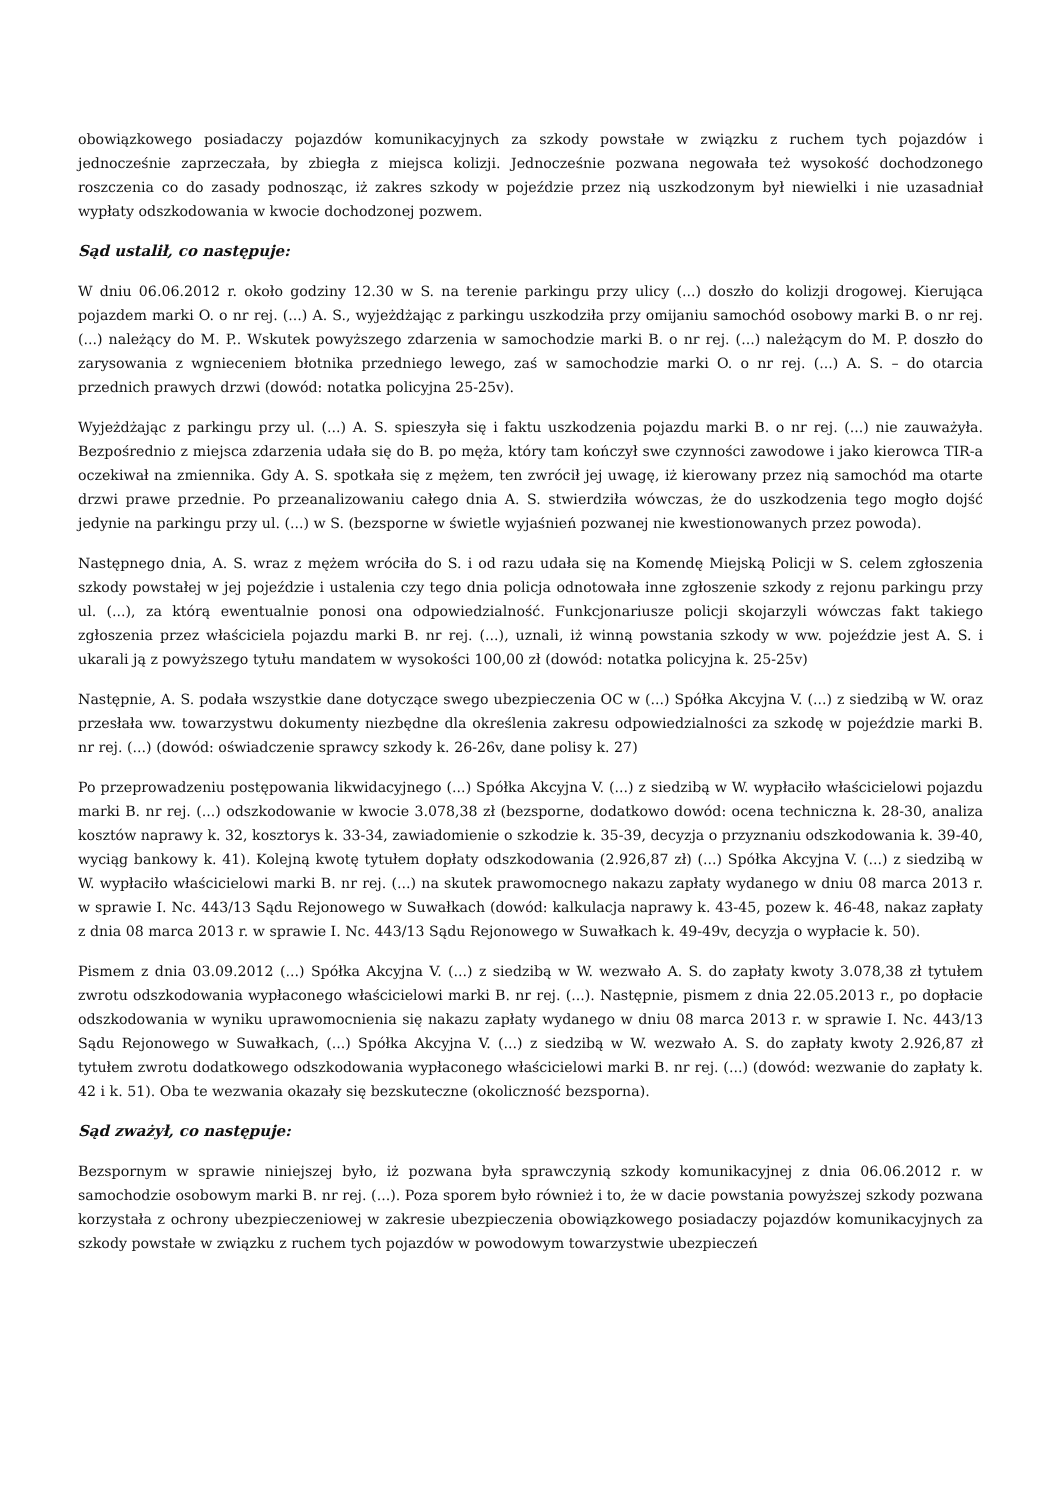obowiązkowego posiadaczy pojazdów komunikacyjnych za szkody powstałe w związku z ruchem tych pojazdów i jednocześnie zaprzeczała, by zbiegła z miejsca kolizji. Jednocześnie pozwana negowała też wysokość dochodzonego roszczenia co do zasady podnosząc, iż zakres szkody w pojeździe przez nią uszkodzonym był niewielki i nie uzasadniał wypłaty odszkodowania w kwocie dochodzonej pozwem.
Sąd ustalił, co następuje:
W dniu 06.06.2012 r. około godziny 12.30 w S. na terenie parkingu przy ulicy (...) doszło do kolizji drogowej. Kierująca pojazdem marki O. o nr rej. (...) A. S., wyjeżdżając z parkingu uszkodziła przy omijaniu samochód osobowy marki B. o nr rej. (...) należący do M. P.. Wskutek powyższego zdarzenia w samochodzie marki B. o nr rej. (...) należącym do M. P. doszło do zarysowania z wgnieceniem błotnika przedniego lewego, zaś w samochodzie marki O. o nr rej. (...) A. S. – do otarcia przednich prawych drzwi (dowód: notatka policyjna 25-25v).
Wyjeżdżając z parkingu przy ul. (...) A. S. spieszyła się i faktu uszkodzenia pojazdu marki B. o nr rej. (...) nie zauważyła. Bezpośrednio z miejsca zdarzenia udała się do B. po męża, który tam kończył swe czynności zawodowe i jako kierowca TIR-a oczekiwał na zmiennika. Gdy A. S. spotkała się z mężem, ten zwrócił jej uwagę, iż kierowany przez nią samochód ma otarte drzwi prawe przednie. Po przeanalizowaniu całego dnia A. S. stwierdziła wówczas, że do uszkodzenia tego mogło dojść jedynie na parkingu przy ul. (...) w S. (bezsporne w świetle wyjaśnień pozwanej nie kwestionowanych przez powoda).
Następnego dnia, A. S. wraz z mężem wróciła do S. i od razu udała się na Komendę Miejską Policji w S. celem zgłoszenia szkody powstałej w jej pojeździe i ustalenia czy tego dnia policja odnotowała inne zgłoszenie szkody z rejonu parkingu przy ul. (...), za którą ewentualnie ponosi ona odpowiedzialność. Funkcjonariusze policji skojarzyli wówczas fakt takiego zgłoszenia przez właściciela pojazdu marki B. nr rej. (...), uznali, iż winną powstania szkody w ww. pojeździe jest A. S. i ukarali ją z powyższego tytułu mandatem w wysokości 100,00 zł (dowód: notatka policyjna k. 25-25v)
Następnie, A. S. podała wszystkie dane dotyczące swego ubezpieczenia OC w (...) Spółka Akcyjna V. (...) z siedzibą w W. oraz przesłała ww. towarzystwu dokumenty niezbędne dla określenia zakresu odpowiedzialności za szkodę w pojeździe marki B. nr rej. (...) (dowód: oświadczenie sprawcy szkody k. 26-26v, dane polisy k. 27)
Po przeprowadzeniu postępowania likwidacyjnego (...) Spółka Akcyjna V. (...) z siedzibą w W. wypłaciło właścicielowi pojazdu marki B. nr rej. (...) odszkodowanie w kwocie 3.078,38 zł (bezsporne, dodatkowo dowód: ocena techniczna k. 28-30, analiza kosztów naprawy k. 32, kosztorys k. 33-34, zawiadomienie o szkodzie k. 35-39, decyzja o przyznaniu odszkodowania k. 39-40, wyciąg bankowy k. 41). Kolejną kwotę tytułem dopłaty odszkodowania (2.926,87 zł) (...) Spółka Akcyjna V. (...) z siedzibą w W. wypłaciło właścicielowi marki B. nr rej. (...) na skutek prawomocnego nakazu zapłaty wydanego w dniu 08 marca 2013 r. w sprawie I. Nc. 443/13 Sądu Rejonowego w Suwałkach (dowód: kalkulacja naprawy k. 43-45, pozew k. 46-48, nakaz zapłaty z dnia 08 marca 2013 r. w sprawie I. Nc. 443/13 Sądu Rejonowego w Suwałkach k. 49-49v, decyzja o wypłacie k. 50).
Pismem z dnia 03.09.2012 (...) Spółka Akcyjna V. (...) z siedzibą w W. wezwało A. S. do zapłaty kwoty 3.078,38 zł tytułem zwrotu odszkodowania wypłaconego właścicielowi marki B. nr rej. (...). Następnie, pismem z dnia 22.05.2013 r., po dopłacie odszkodowania w wyniku uprawomocnienia się nakazu zapłaty wydanego w dniu 08 marca 2013 r. w sprawie I. Nc. 443/13 Sądu Rejonowego w Suwałkach, (...) Spółka Akcyjna V. (...) z siedzibą w W. wezwało A. S. do zapłaty kwoty 2.926,87 zł tytułem zwrotu dodatkowego odszkodowania wypłaconego właścicielowi marki B. nr rej. (...) (dowód: wezwanie do zapłaty k. 42 i k. 51). Oba te wezwania okazały się bezskuteczne (okoliczność bezsporna).
Sąd zważył, co następuje:
Bezspornym w sprawie niniejszej było, iż pozwana była sprawczynią szkody komunikacyjnej z dnia 06.06.2012 r. w samochodzie osobowym marki B. nr rej. (...). Poza sporem było również i to, że w dacie powstania powyższej szkody pozwana korzystała z ochrony ubezpieczeniowej w zakresie ubezpieczenia obowiązkowego posiadaczy pojazdów komunikacyjnych za szkody powstałe w związku z ruchem tych pojazdów w powodowym towarzystwie ubezpieczeń